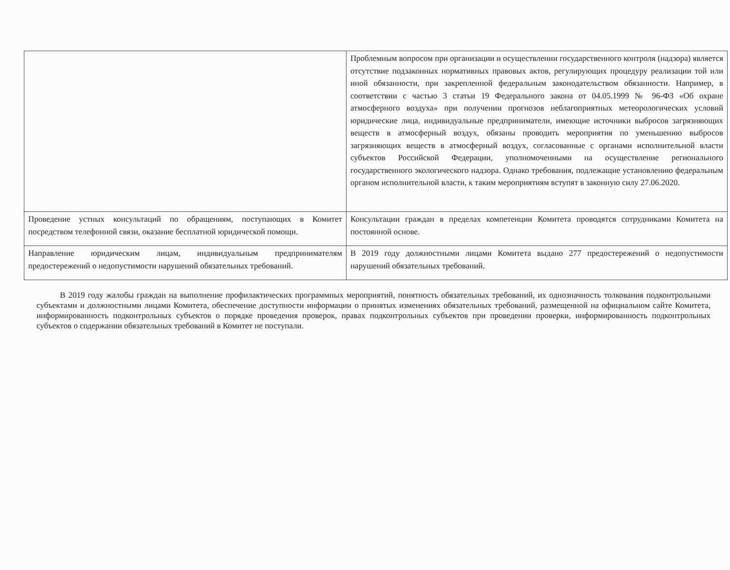| | Проблемным вопросом при организации и осуществлении государственного контроля (надзора) является отсутствие подзаконных нормативных правовых актов, регулирующих процедуру реализации той или иной обязанности, при закрепленной федеральным законодательством обязанности. Например, в соответствии с частью 3 статьи 19 Федерального закона от 04.05.1999 № 96-ФЗ «Об охране атмосферного воздуха» при получении прогнозов неблагоприятных метеорологических условий юридические лица, индивидуальные предприниматели, имеющие источники выбросов загрязняющих веществ в атмосферный воздух, обязаны проводить мероприятия по уменьшению выбросов загрязняющих веществ в атмосферный воздух, согласованные с органами исполнительной власти субъектов Российской Федерации, уполномоченными на осуществление регионального государственного экологического надзора. Однако требования, подлежащие установлению федеральным органом исполнительной власти, к таким мероприятиям вступят в законную силу 27.06.2020. |
| Проведение устных консультаций по обращениям, поступающих в Комитет посредством телефонной связи, оказание бесплатной юридической помощи. | Консультации граждан в пределах компетенции Комитета проводятся сотрудниками Комитета на постоянной основе. |
| Направление юридическим лицам, индивидуальным предпринимателям предостережений о недопустимости нарушений обязательных требований. | В 2019 году должностными лицами Комитета выдано 277 предостережений о недопустимости нарушений обязательных требований. |
В 2019 году жалобы граждан на выполнение профилактических программных мероприятий, понятность обязательных требований, их однозначность толкования подконтрольными субъектами и должностными лицами Комитета, обеспечение доступности информации о принятых изменениях обязательных требований, размещенной на официальном сайте Комитета, информированность подконтрольных субъектов о порядке проведения проверок, правах подконтрольных субъектов при проведении проверки, информированность подконтрольных субъектов о содержании обязательных требований в Комитет не поступали.